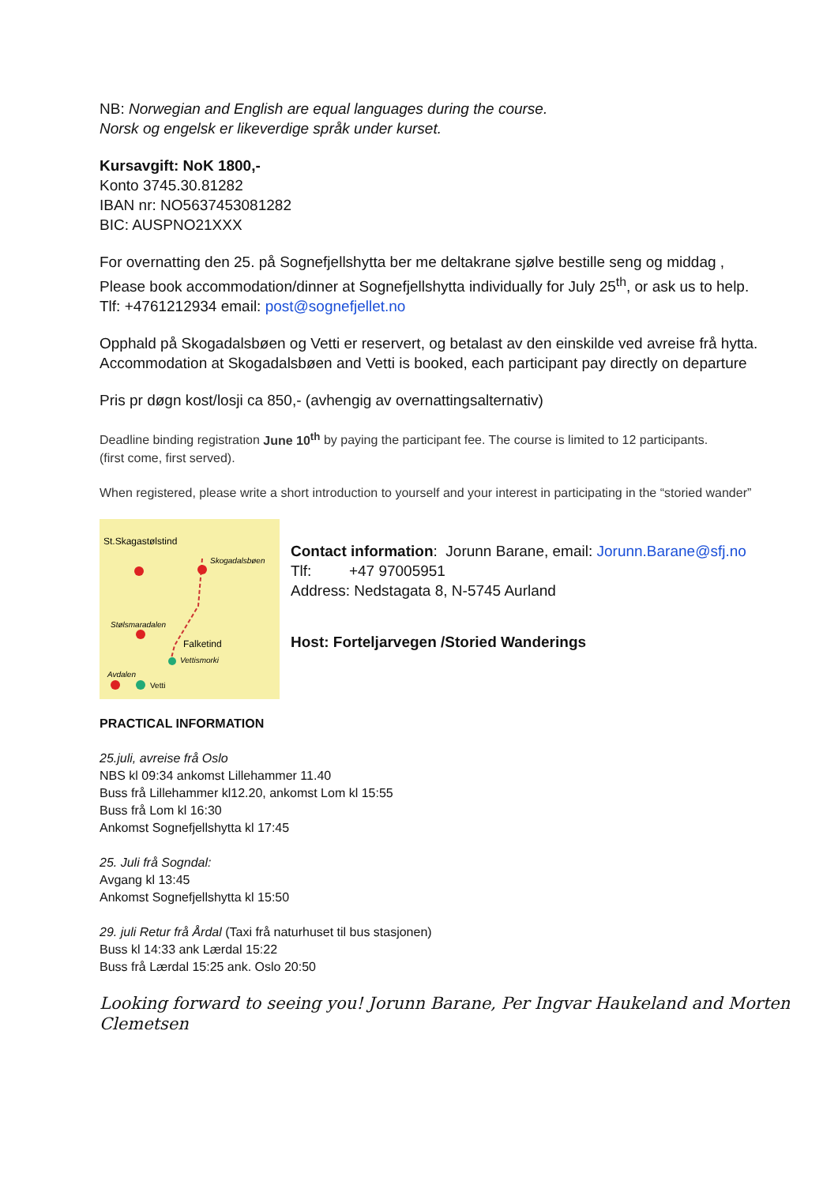NB: Norwegian and English are equal languages during the course.
Norsk og engelsk er likeverdige språk under kurset.
Kursavgift: NoK 1800,-
Konto 3745.30.81282
IBAN nr: NO5637453081282
BIC: AUSPNO21XXX
For overnatting den 25. på Sognefjellshytta ber me deltakrane sjølve bestille seng og middag ,
Please book accommodation/dinner at Sognefjellshytta individually for July 25<sup>th</sup>, or ask us to help.
Tlf: +4761212934 email: post@sognefjellet.no
Opphald på Skogadalsbøen og Vetti er reservert, og betalast av den einskilde ved avreise frå hytta.
Accommodation at Skogadalsbøen and Vetti is booked, each participant pay directly on departure
Pris pr døgn kost/losji ca 850,- (avhengig av overnattingsalternativ)
Deadline binding registration June 10<sup>th</sup> by paying the participant fee. The course is limited to 12 participants.
(first come, first served).
When registered, please write a short introduction to yourself and your interest in participating in the “storied wander”
St.Skagastølstind
Skogadalsbøen
Stølsmaradalen
Falketind
Vettismorki
Avdalen
Vetti
Contact information: Jorunn Barane, email: Jorunn.Barane@sfj.no
Tlf: +47 97005951
Address: Nedstagata 8, N-5745 Aurland
Host: Forteljarvegen /Storied Wanderings
PRACTICAL INFORMATION
25.juli, avreise frå Oslo
NBS kl 09:34 ankomst Lillehammer 11.40
Buss frå Lillehammer kl12.20, ankomst Lom kl 15:55
Buss frå Lom kl 16:30
Ankomst Sognefjellshytta kl 17:45
25. Juli frå Sogndal:
Avgang kl 13:45
Ankomst Sognefjellshytta kl 15:50
29. juli Retur frå Årdal (Taxi frå naturhuset til bus stasjonen)
Buss kl 14:33 ank Lærdal 15:22
Buss frå Lærdal 15:25 ank. Oslo 20:50
Looking forward to seeing you! Jorunn Barane, Per Ingvar Haukeland and Morten Clemetsen